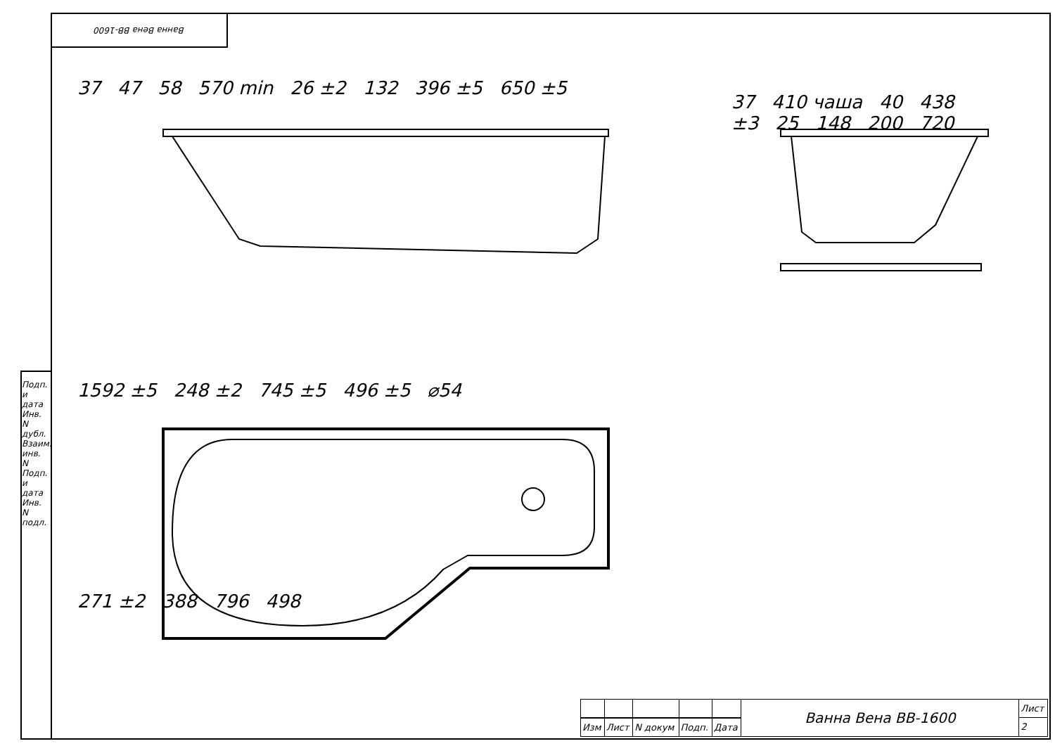Ванна Вена ВВ-1600
37 47 58 570 min 26 ±2 132 396 ±5 650 ±5
37 410 чаша 40 438 ±3 25 148 200 720
1592 ±5 248 ±2 745 ±5 496 ±5 ⌀54
271 ±2 388 796 498
Подп. и дата
Инв. N дубл.
Взаим. инв. N
Подп. и дата
Инв. N подл.
| | | | | | Ванна Вена ВВ-1600 | Лист |
| | | | | | | 2 |
| Изм | Лист | N докум | Подп. | Дата | | |